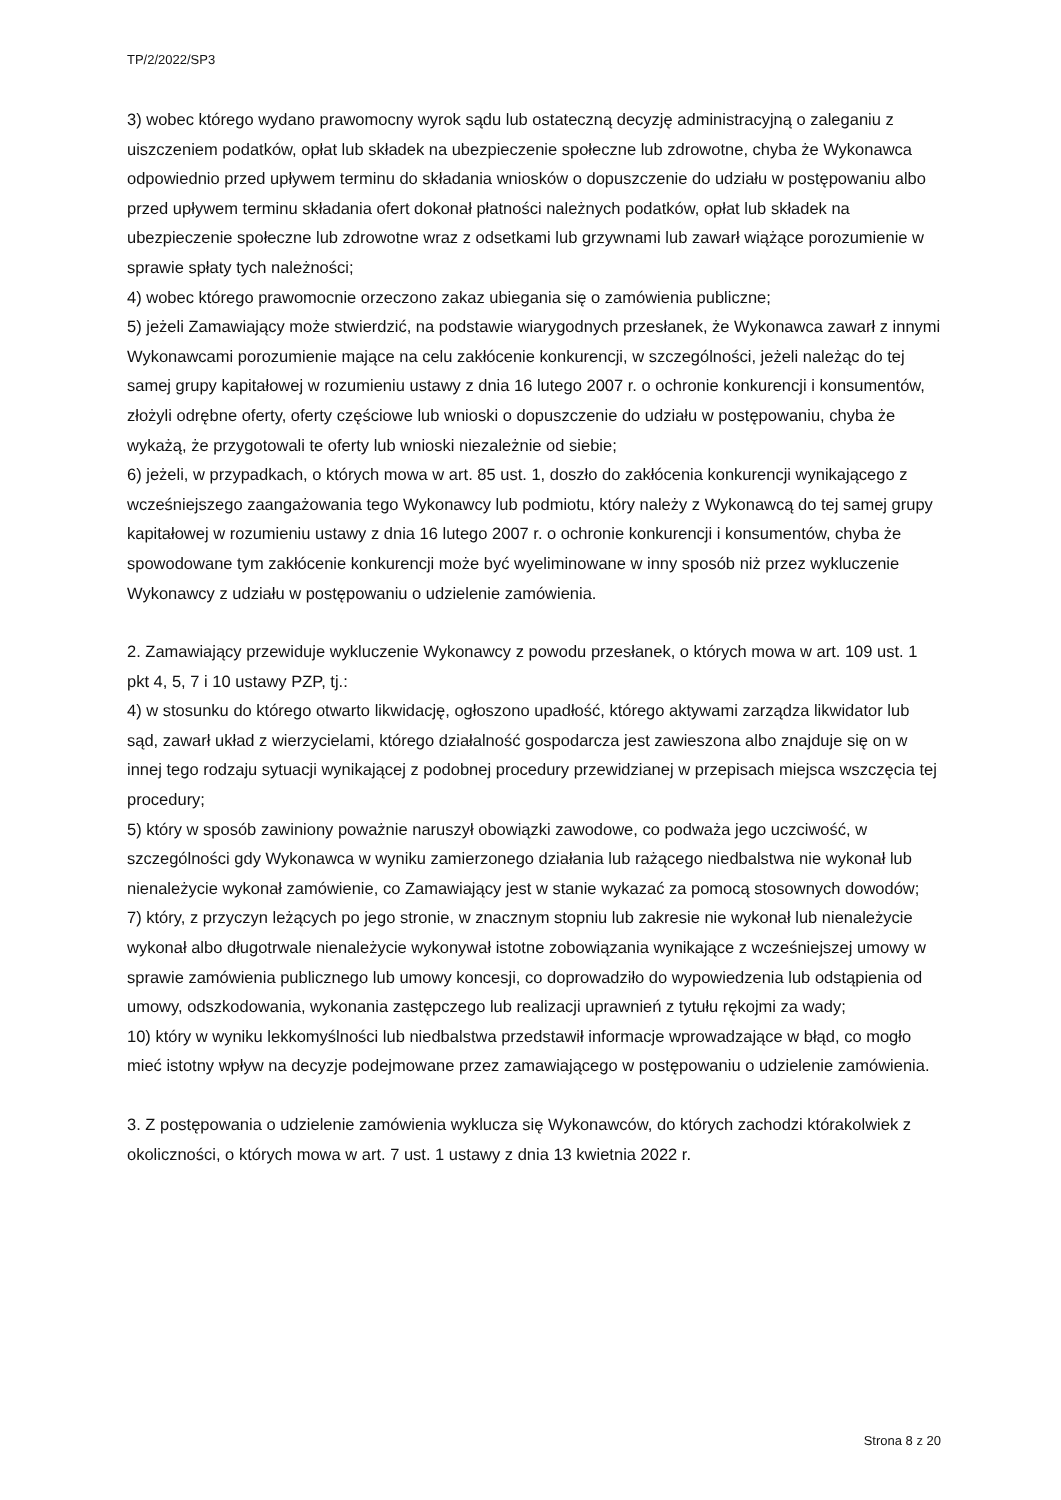TP/2/2022/SP3
3) wobec którego wydano prawomocny wyrok sądu lub ostateczną decyzję administracyjną o zaleganiu z uiszczeniem podatków, opłat lub składek na ubezpieczenie społeczne lub zdrowotne, chyba że Wykonawca odpowiednio przed upływem terminu do składania wniosków o dopuszczenie do udziału w postępowaniu albo przed upływem terminu składania ofert dokonał płatności należnych podatków, opłat lub składek na ubezpieczenie społeczne lub zdrowotne wraz z odsetkami lub grzywnami lub zawarł wiążące porozumienie w sprawie spłaty tych należności;
4) wobec którego prawomocnie orzeczono zakaz ubiegania się o zamówienia publiczne;
5) jeżeli Zamawiający może stwierdzić, na podstawie wiarygodnych przesłanek, że Wykonawca zawarł z innymi Wykonawcami porozumienie mające na celu zakłócenie konkurencji, w szczególności, jeżeli należąc do tej samej grupy kapitałowej w rozumieniu ustawy z dnia 16 lutego 2007 r. o ochronie konkurencji i konsumentów, złożyli odrębne oferty, oferty częściowe lub wnioski o dopuszczenie do udziału w postępowaniu, chyba że wykażą, że przygotowali te oferty lub wnioski niezależnie od siebie;
6) jeżeli, w przypadkach, o których mowa w art. 85 ust. 1, doszło do zakłócenia konkurencji wynikającego z wcześniejszego zaangażowania tego Wykonawcy lub podmiotu, który należy z Wykonawcą do tej samej grupy kapitałowej w rozumieniu ustawy z dnia 16 lutego 2007 r. o ochronie konkurencji i konsumentów, chyba że spowodowane tym zakłócenie konkurencji może być wyeliminowane w inny sposób niż przez wykluczenie Wykonawcy z udziału w postępowaniu o udzielenie zamówienia.
2. Zamawiający przewiduje wykluczenie Wykonawcy z powodu przesłanek, o których mowa w art. 109 ust. 1 pkt 4, 5, 7 i 10 ustawy PZP, tj.:
4) w stosunku do którego otwarto likwidację, ogłoszono upadłość, którego aktywami zarządza likwidator lub sąd, zawarł układ z wierzycielami, którego działalność gospodarcza jest zawieszona albo znajduje się on w innej tego rodzaju sytuacji wynikającej z podobnej procedury przewidzianej w przepisach miejsca wszczęcia tej procedury;
5) który w sposób zawiniony poważnie naruszył obowiązki zawodowe, co podważa jego uczciwość, w szczególności gdy Wykonawca w wyniku zamierzonego działania lub rażącego niedbalstwa nie wykonał lub nienależycie wykonał zamówienie, co Zamawiający jest w stanie wykazać za pomocą stosownych dowodów;
7) który, z przyczyn leżących po jego stronie, w znacznym stopniu lub zakresie nie wykonał lub nienależycie wykonał albo długotrwale nienależycie wykonywał istotne zobowiązania wynikające z wcześniejszej umowy w sprawie zamówienia publicznego lub umowy koncesji, co doprowadziło do wypowiedzenia lub odstąpienia od umowy, odszkodowania, wykonania zastępczego lub realizacji uprawnień z tytułu rękojmi za wady;
10) który w wyniku lekkomyślności lub niedbalstwa przedstawił informacje wprowadzające w błąd, co mogło mieć istotny wpływ na decyzje podejmowane przez zamawiającego w postępowaniu o udzielenie zamówienia.
3. Z postępowania o udzielenie zamówienia wyklucza się Wykonawców, do których zachodzi którakolwiek z okoliczności, o których mowa w art. 7 ust. 1 ustawy z dnia 13 kwietnia 2022 r.
Strona 8 z 20